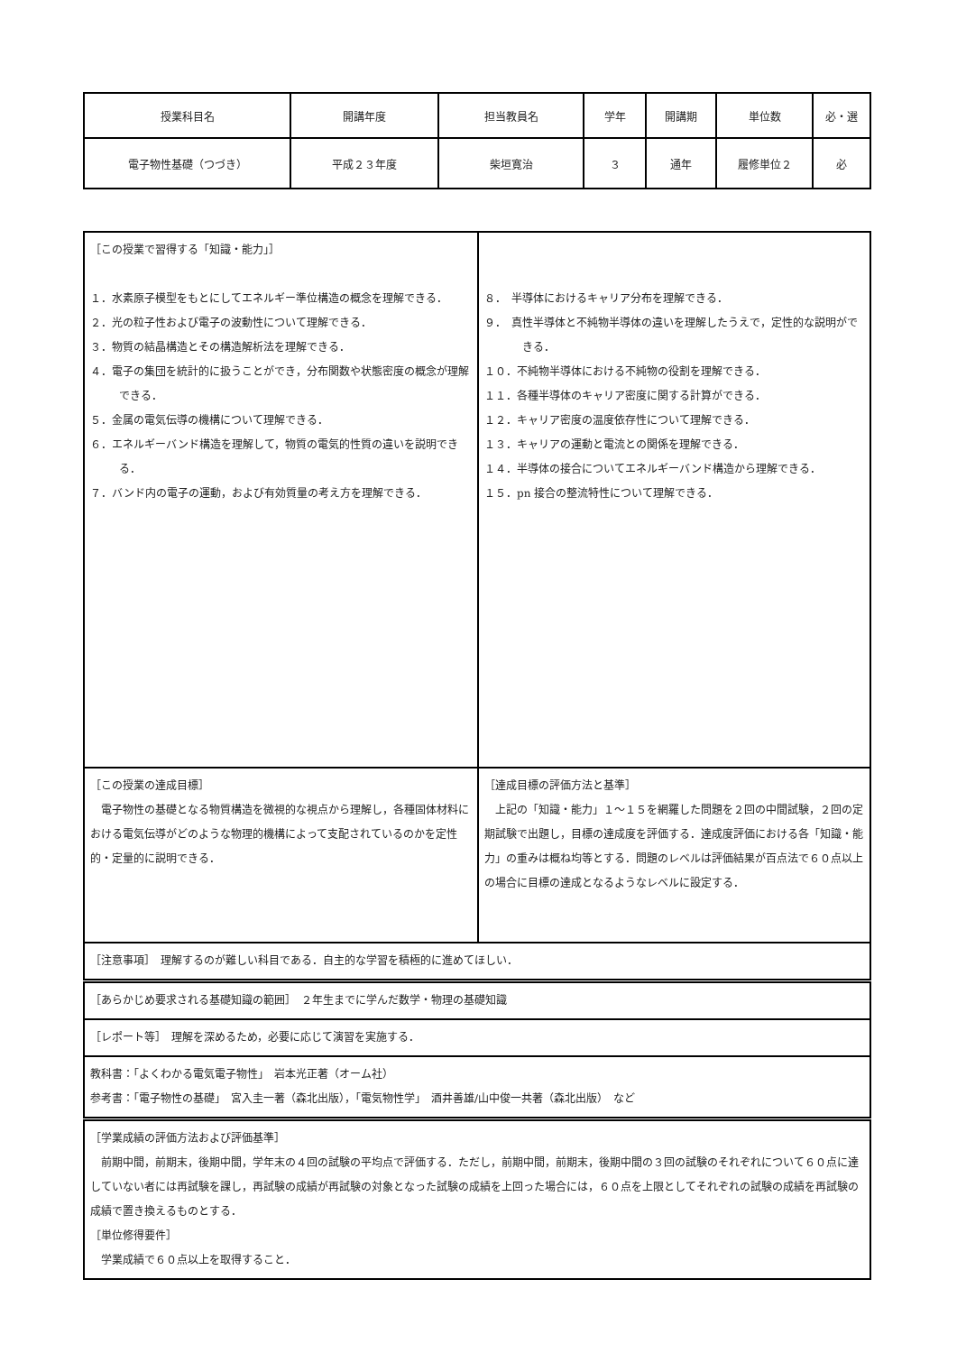| 授業科目名 | 開講年度 | 担当教員名 | 学年 | 開講期 | 単位数 | 必・選 |
| 電子物性基礎（つづき） | 平成２３年度 | 柴垣寛治 | ３ | 通年 | 履修単位２ | 必 |
| ［この授業で習得する「知識・能力」］ １．水素原子模型をもとにしてエネルギー準位構造の概念を理解できる． ２．光の粒子性および電子の波動性について理解できる． ３．物質の結晶構造とその構造解析法を理解できる． ４．電子の集団を統計的に扱うことができ，分布関数や状態密度の概念が理解できる． ５．金属の電気伝導の機構について理解できる． ６．エネルギーバンド構造を理解して，物質の電気的性質の違いを説明できる． ７．バンド内の電子の運動，および有効質量の考え方を理解できる． | ８． 半導体におけるキャリア分布を理解できる． ９． 真性半導体と不純物半導体の違いを理解したうえで，定性的な説明ができる． １０．不純物半導体における不純物の役割を理解できる． １１．各種半導体のキャリア密度に関する計算ができる． １２．キャリア密度の温度依存性について理解できる． １３．キャリアの運動と電流との関係を理解できる． １４．半導体の接合についてエネルギーバンド構造から理解できる． １５．pn 接合の整流特性について理解できる． |
| ［この授業の達成目標］ 電子物性の基礎となる物質構造を微視的な視点から理解し，各種固体材料における電気伝導がどのような物理的機構によって支配されているのかを定性的・定量的に説明できる． | ［達成目標の評価方法と基準］ 上記の「知識・能力」１～１５を網羅した問題を２回の中間試験，２回の定期試験で出題し，目標の達成度を評価する．達成度評価における各「知識・能力」の重みは概ね均等とする．問題のレベルは評価結果が百点法で６０点以上の場合に目標の達成となるようなレベルに設定する． |
| ［注意事項］ 理解するのが難しい科目である．自主的な学習を積極的に進めてほしい． | |
| ［あらかじめ要求される基礎知識の範囲］ ２年生までに学んだ数学・物理の基礎知識 | |
| ［レポート等］ 理解を深めるため，必要に応じて演習を実施する． | |
| 教科書：「よくわかる電気電子物性」 岩本光正著（オーム社） 参考書：「電子物性の基礎」 宮入圭一著（森北出版），「電気物性学」 酒井善雄/山中俊一共著（森北出版） など | |
| ［学業成績の評価方法および評価基準］ 前期中間，前期末，後期中間，学年末の４回の試験の平均点で評価する．ただし，前期中間，前期末，後期中間の３回の試験のそれぞれについて６０点に達していない者には再試験を課し，再試験の成績が再試験の対象となった試験の成績を上回った場合には，６０点を上限としてそれぞれの試験の成績を再試験の成績で置き換えるものとする． ［単位修得要件］ 学業成績で６０点以上を取得すること． | |